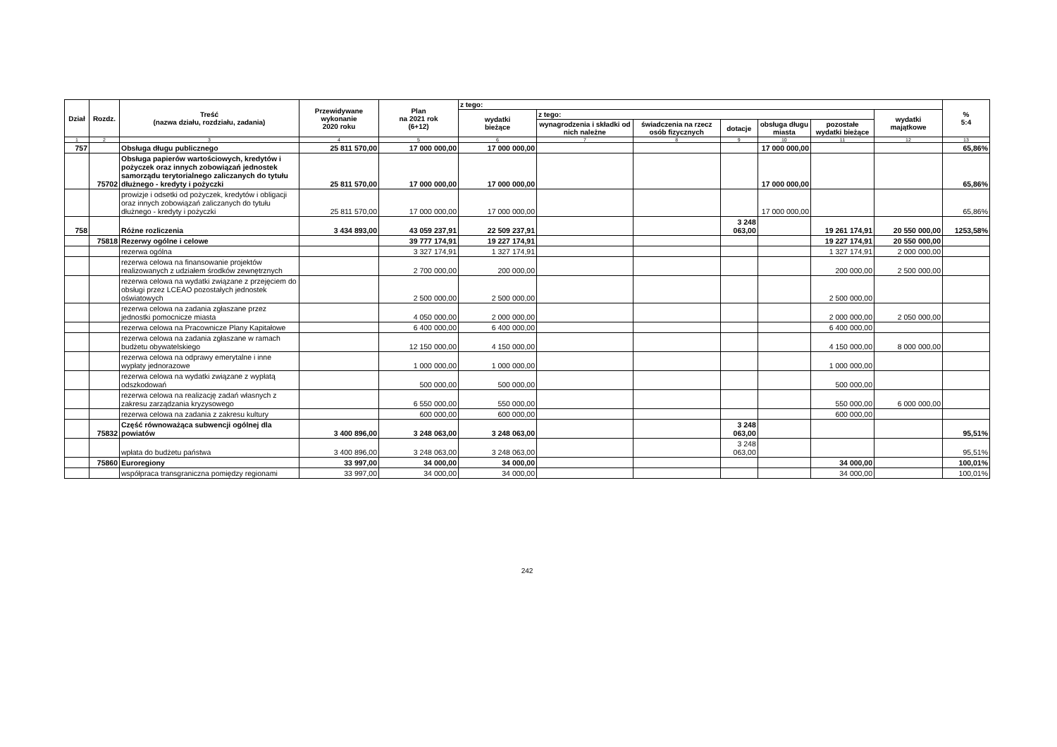| Dział | Rozdz. | Treść (nazwa działu, rozdziału, zadania) | Przewidywane wykonanie 2020 roku | Plan na 2021 rok (6+12) | z tego: | | | | | | | % 5:4 |
| --- | --- | --- | --- | --- | --- | --- | --- | --- | --- | --- | --- | --- |
| | | | | | wydatki bieżące | z tego: | | | | | wydatki majątkowe | |
| | | | | | | wynagrodzenia i składki od nich należne | świadczenia na rzecz osób fizycznych | dotacje | obsługa długu miasta | pozostałe wydatki bieżące | | |
| 1 | 2 | 3 | 4 | 5 | 6 | 7 | 8 | 9 | 10 | 11 | 12 | 13 |
| 757 | | Obsługa długu publicznego | 25 811 570,00 | 17 000 000,00 | 17 000 000,00 | | | | 17 000 000,00 | | | 65,86% |
| | 75702 | Obsługa papierów wartościowych, kredytów i pożyczek oraz innych zobowiązań jednostek samorządu terytorialnego zaliczanych do tytułu dłużnego - kredyty i pożyczki | 25 811 570,00 | 17 000 000,00 | 17 000 000,00 | | | | 17 000 000,00 | | | 65,86% |
| | | prowizje i odsetki od pożyczek, kredytów i obligacji oraz innych zobowiązań zaliczanych do tytułu dłużnego - kredyty i pożyczki | 25 811 570,00 | 17 000 000,00 | 17 000 000,00 | | | | 17 000 000,00 | | | 65,86% |
| 758 | | Różne rozliczenia | 3 434 893,00 | 43 059 237,91 | 22 509 237,91 | | | 3 248 063,00 | | 19 261 174,91 | 20 550 000,00 | 1253,58% |
| | 75818 | Rezerwy ogólne i celowe | | 39 777 174,91 | 19 227 174,91 | | | | | 19 227 174,91 | 20 550 000,00 | |
| | | rezerwa ogólna | | 3 327 174,91 | 1 327 174,91 | | | | | 1 327 174,91 | 2 000 000,00 | |
| | | rezerwa celowa na finansowanie projektów realizowanych z udziałem środków zewnętrznych | | 2 700 000,00 | 200 000,00 | | | | | 200 000,00 | 2 500 000,00 | |
| | | rezerwa celowa na wydatki związane z przejęciem do obsługi przez LCEAO pozostałych jednostek oświatowych | | 2 500 000,00 | 2 500 000,00 | | | | | 2 500 000,00 | | |
| | | rezerwa celowa na zadania zgłaszane przez jednostki pomocnicze miasta | | 4 050 000,00 | 2 000 000,00 | | | | | 2 000 000,00 | 2 050 000,00 | |
| | | rezerwa celowa na Pracownicze Plany Kapitałowe | | 6 400 000,00 | 6 400 000,00 | | | | | 6 400 000,00 | | |
| | | rezerwa celowa na zadania zgłaszane w ramach budżetu obywatelskiego | | 12 150 000,00 | 4 150 000,00 | | | | | 4 150 000,00 | 8 000 000,00 | |
| | | rezerwa celowa na odprawy emerytalne i inne wypłaty jednorazowe | | 1 000 000,00 | 1 000 000,00 | | | | | 1 000 000,00 | | |
| | | rezerwa celowa na wydatki związane z wypłatą odszkodowań | | 500 000,00 | 500 000,00 | | | | | 500 000,00 | | |
| | | rezerwa celowa na realizację zadań własnych z zakresu zarządzania kryzysowego | | 6 550 000,00 | 550 000,00 | | | | | 550 000,00 | 6 000 000,00 | |
| | | rezerwa celowa na zadania z zakresu kultury | | 600 000,00 | 600 000,00 | | | | | 600 000,00 | | |
| | 75832 | Część równoważąca subwencji ogólnej dla powiatów | 3 400 896,00 | 3 248 063,00 | 3 248 063,00 | | | 3 248 063,00 | | | | 95,51% |
| | | wpłata do budżetu państwa | 3 400 896,00 | 3 248 063,00 | 3 248 063,00 | | | 3 248 063,00 | | | | 95,51% |
| | 75860 | Euroregiony | 33 997,00 | 34 000,00 | 34 000,00 | | | | | 34 000,00 | | 100,01% |
| | | współpraca transgraniczna pomiędzy regionami | 33 997,00 | 34 000,00 | 34 000,00 | | | | | 34 000,00 | | 100,01% |
242